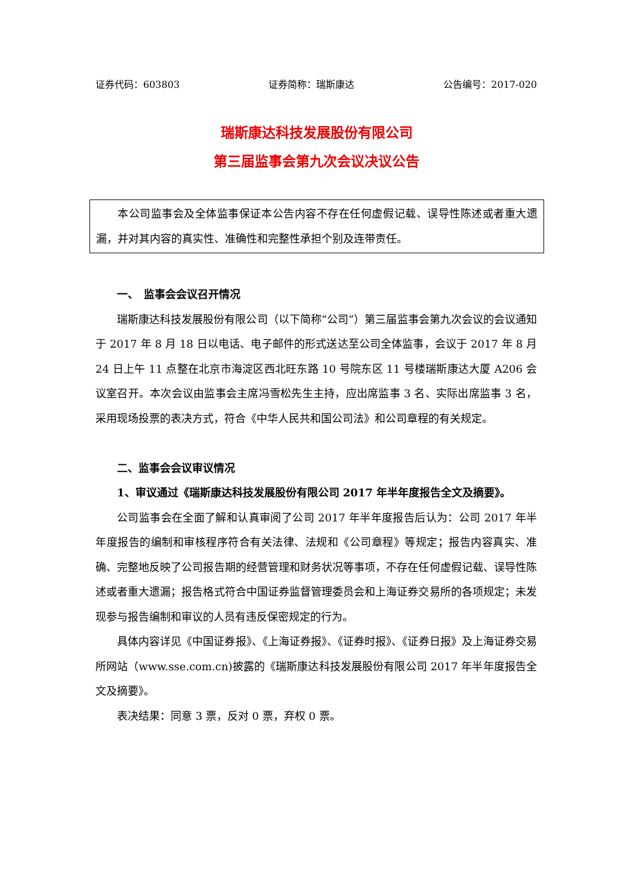证券代码：603803 证券简称：瑞斯康达 公告编号：2017-020
瑞斯康达科技发展股份有限公司
第三届监事会第九次会议决议公告
本公司监事会及全体监事保证本公告内容不存在任何虚假记载、误导性陈述或者重大遗漏，并对其内容的真实性、准确性和完整性承担个别及连带责任。
一、　监事会会议召开情况
瑞斯康达科技发展股份有限公司（以下简称“公司”）第三届监事会第九次会议的会议通知于 2017 年 8 月 18 日以电话、电子邮件的形式送达至公司全体监事，会议于 2017 年 8 月 24 日上午 11 点整在北京市海淀区西北旺东路 10 号院东区 11 号楼瑞斯康达大厦 A206 会议室召开。本次会议由监事会主席冯雪松先生主持，应出席监事 3 名、实际出席监事 3 名，采用现场投票的表决方式，符合《中华人民共和国公司法》和公司章程的有关规定。
二、监事会会议审议情况
1、审议通过《瑞斯康达科技发展股份有限公司 2017 年半年度报告全文及摘要》。
公司监事会在全面了解和认真审阅了公司 2017 年半年度报告后认为：公司 2017 年半年度报告的编制和审核程序符合有关法律、法规和《公司章程》等规定；报告内容真实、准确、完整地反映了公司报告期的经营管理和财务状况等事项，不存在任何虚假记载、误导性陈述或者重大遗漏；报告格式符合中国证券监督管理委员会和上海证券交易所的各项规定；未发现参与报告编制和审议的人员有违反保密规定的行为。
具体内容详见《中国证券报》、《上海证券报》、《证券时报》、《证券日报》及上海证券交易所网站（www.sse.com.cn)披露的《瑞斯康达科技发展股份有限公司 2017 年半年度报告全文及摘要》。
表决结果：同意 3 票，反对 0 票，弃权 0 票。